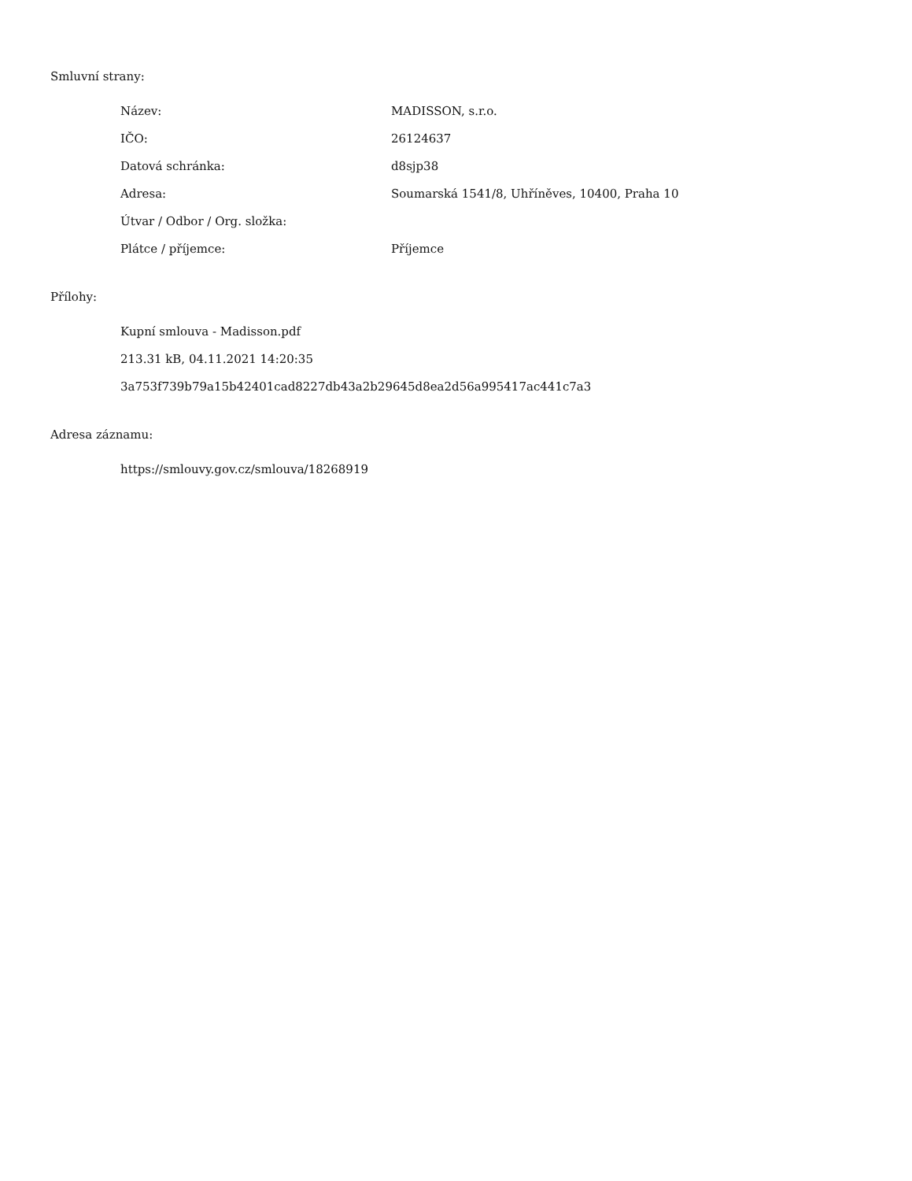Smluvní strany:
| Název: | MADISSON, s.r.o. |
| IČO: | 26124637 |
| Datová schránka: | d8sjp38 |
| Adresa: | Soumarská 1541/8, Uhříněves, 10400, Praha 10 |
| Útvar / Odbor / Org. složka: | |
| Plátce / příjemce: | Příjemce |
Přílohy:
Kupní smlouva - Madisson.pdf
213.31 kB, 04.11.2021 14:20:35
3a753f739b79a15b42401cad8227db43a2b29645d8ea2d56a995417ac441c7a3
Adresa záznamu:
https://smlouvy.gov.cz/smlouva/18268919